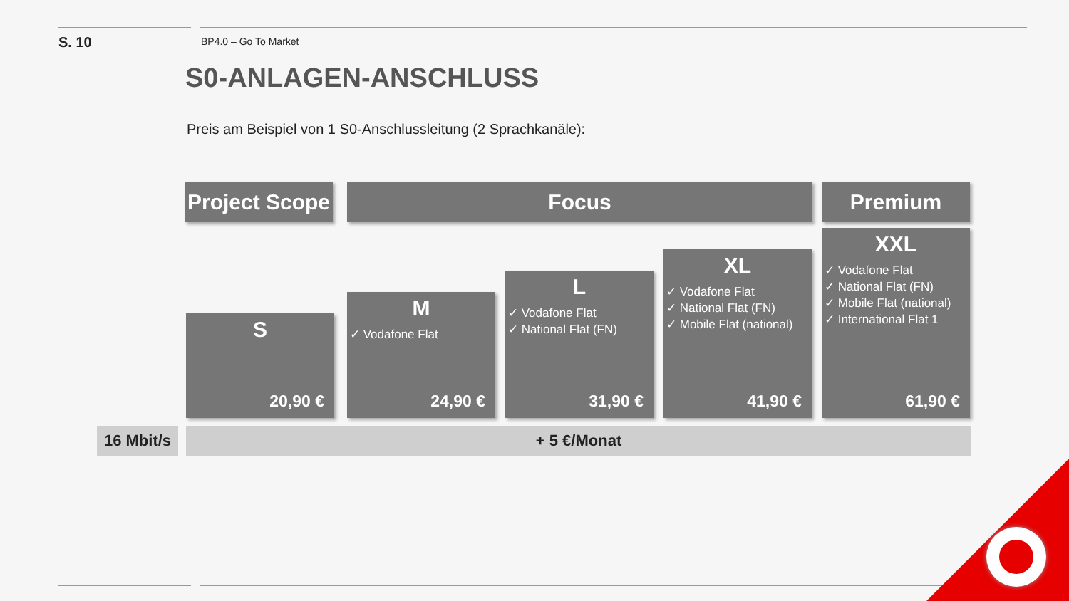S. 10
BP4.0 – Go To Market
S0-ANLAGEN-ANSCHLUSS
Preis am Beispiel von 1 S0-Anschlussleitung (2 Sprachkanäle):
Project Scope
Focus Premium
S
20,90 €
M
✓ Vodafone Flat
24,90 €
L
✓ Vodafone Flat
✓ National Flat (FN)
31,90 €
XL
✓ Vodafone Flat
✓ National Flat (FN)
✓ Mobile Flat (national)
41,90 €
XXL
✓ Vodafone Flat
✓ National Flat (FN)
✓ Mobile Flat (national)
✓ International Flat 1
61,90 €
16 Mbit/s
+ 5 €/Monat